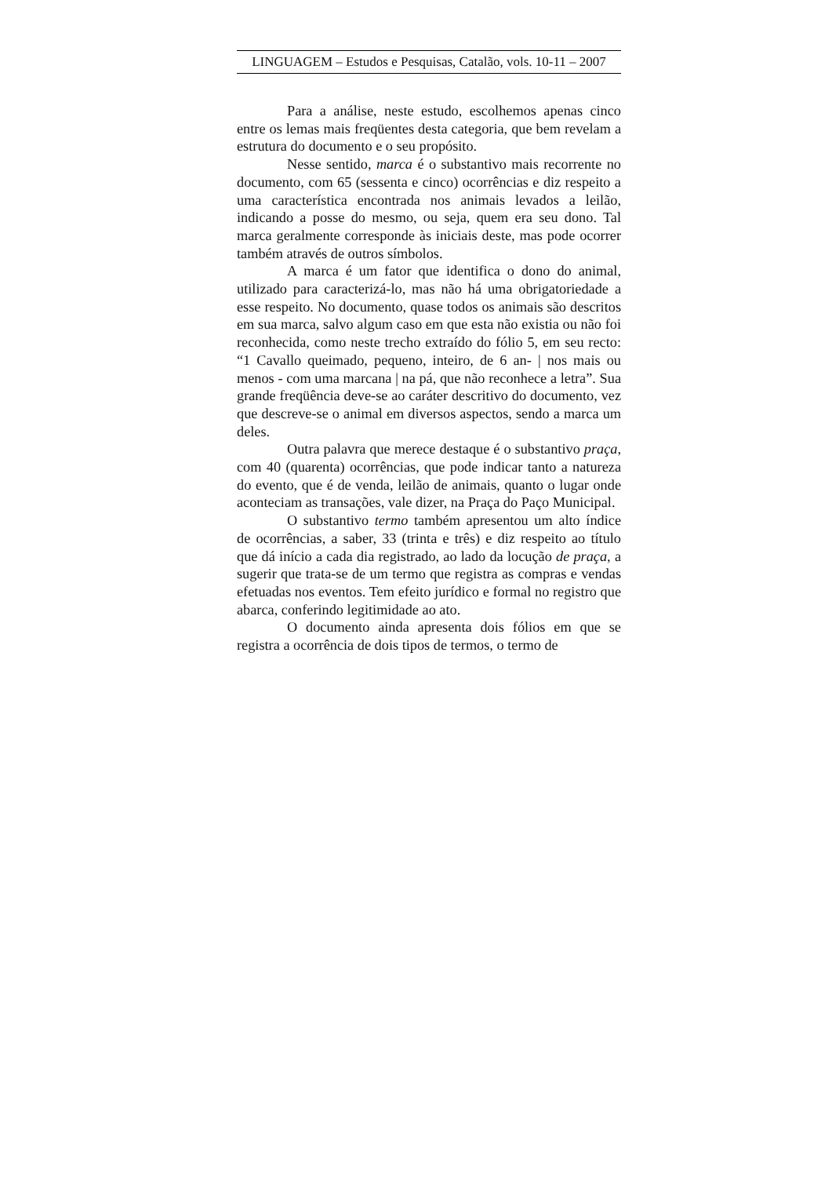LINGUAGEM – Estudos e Pesquisas, Catalão, vols. 10-11 – 2007
Para a análise, neste estudo, escolhemos apenas cinco entre os lemas mais freqüentes desta categoria, que bem revelam a estrutura do documento e o seu propósito.
Nesse sentido, marca é o substantivo mais recorrente no documento, com 65 (sessenta e cinco) ocorrências e diz respeito a uma característica encontrada nos animais levados a leilão, indicando a posse do mesmo, ou seja, quem era seu dono. Tal marca geralmente corresponde às iniciais deste, mas pode ocorrer também através de outros símbolos.
A marca é um fator que identifica o dono do animal, utilizado para caracterizá-lo, mas não há uma obrigatoriedade a esse respeito. No documento, quase todos os animais são descritos em sua marca, salvo algum caso em que esta não existia ou não foi reconhecida, como neste trecho extraído do fólio 5, em seu recto: “1 Cavallo queimado, pequeno, inteiro, de 6 an- | nos mais ou menos - com uma marcana | na pá, que não reconhece a letra”. Sua grande freqüência deve-se ao caráter descritivo do documento, vez que descreve-se o animal em diversos aspectos, sendo a marca um deles.
Outra palavra que merece destaque é o substantivo praça, com 40 (quarenta) ocorrências, que pode indicar tanto a natureza do evento, que é de venda, leilão de animais, quanto o lugar onde aconteciam as transações, vale dizer, na Praça do Paço Municipal.
O substantivo termo também apresentou um alto índice de ocorrências, a saber, 33 (trinta e três) e diz respeito ao título que dá início a cada dia registrado, ao lado da locução de praça, a sugerir que trata-se de um termo que registra as compras e vendas efetuadas nos eventos. Tem efeito jurídico e formal no registro que abarca, conferindo legitimidade ao ato.
O documento ainda apresenta dois fólios em que se registra a ocorrência de dois tipos de termos, o termo de